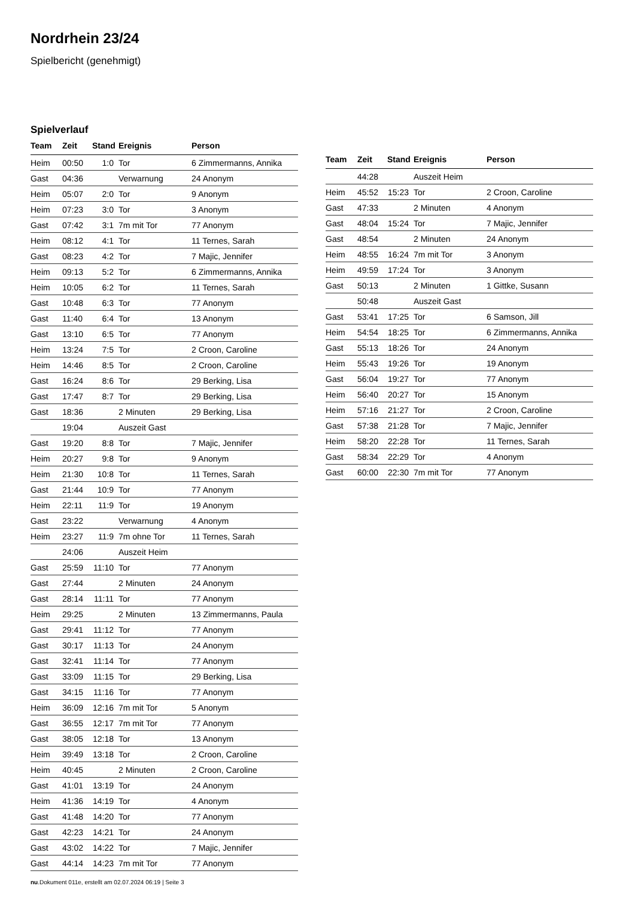Nordrhein 23/24
Spielbericht (genehmigt)
Spielverlauf
| Team | Zeit | Stand | Ereignis | Person |
| --- | --- | --- | --- | --- |
| Heim | 00:50 | 1:0 | Tor | 6 Zimmermanns, Annika |
| Gast | 04:36 | | Verwarnung | 24 Anonym |
| Heim | 05:07 | 2:0 | Tor | 9 Anonym |
| Heim | 07:23 | 3:0 | Tor | 3 Anonym |
| Gast | 07:42 | 3:1 | 7m mit Tor | 77 Anonym |
| Heim | 08:12 | 4:1 | Tor | 11 Ternes, Sarah |
| Gast | 08:23 | 4:2 | Tor | 7 Majic, Jennifer |
| Heim | 09:13 | 5:2 | Tor | 6 Zimmermanns, Annika |
| Heim | 10:05 | 6:2 | Tor | 11 Ternes, Sarah |
| Gast | 10:48 | 6:3 | Tor | 77 Anonym |
| Gast | 11:40 | 6:4 | Tor | 13 Anonym |
| Gast | 13:10 | 6:5 | Tor | 77 Anonym |
| Heim | 13:24 | 7:5 | Tor | 2 Croon, Caroline |
| Heim | 14:46 | 8:5 | Tor | 2 Croon, Caroline |
| Gast | 16:24 | 8:6 | Tor | 29 Berking, Lisa |
| Gast | 17:47 | 8:7 | Tor | 29 Berking, Lisa |
| Gast | 18:36 | | 2 Minuten | 29 Berking, Lisa |
| | 19:04 | | Auszeit Gast | |
| Gast | 19:20 | 8:8 | Tor | 7 Majic, Jennifer |
| Heim | 20:27 | 9:8 | Tor | 9 Anonym |
| Heim | 21:30 | 10:8 | Tor | 11 Ternes, Sarah |
| Gast | 21:44 | 10:9 | Tor | 77 Anonym |
| Heim | 22:11 | 11:9 | Tor | 19 Anonym |
| Gast | 23:22 | | Verwarnung | 4 Anonym |
| Heim | 23:27 | 11:9 | 7m ohne Tor | 11 Ternes, Sarah |
| | 24:06 | | Auszeit Heim | |
| Gast | 25:59 | 11:10 | Tor | 77 Anonym |
| Gast | 27:44 | | 2 Minuten | 24 Anonym |
| Gast | 28:14 | 11:11 | Tor | 77 Anonym |
| Heim | 29:25 | | 2 Minuten | 13 Zimmermanns, Paula |
| Gast | 29:41 | 11:12 | Tor | 77 Anonym |
| Gast | 30:17 | 11:13 | Tor | 24 Anonym |
| Gast | 32:41 | 11:14 | Tor | 77 Anonym |
| Gast | 33:09 | 11:15 | Tor | 29 Berking, Lisa |
| Gast | 34:15 | 11:16 | Tor | 77 Anonym |
| Heim | 36:09 | 12:16 | 7m mit Tor | 5 Anonym |
| Gast | 36:55 | 12:17 | 7m mit Tor | 77 Anonym |
| Gast | 38:05 | 12:18 | Tor | 13 Anonym |
| Heim | 39:49 | 13:18 | Tor | 2 Croon, Caroline |
| Heim | 40:45 | | 2 Minuten | 2 Croon, Caroline |
| Gast | 41:01 | 13:19 | Tor | 24 Anonym |
| Heim | 41:36 | 14:19 | Tor | 4 Anonym |
| Gast | 41:48 | 14:20 | Tor | 77 Anonym |
| Gast | 42:23 | 14:21 | Tor | 24 Anonym |
| Gast | 43:02 | 14:22 | Tor | 7 Majic, Jennifer |
| Gast | 44:14 | 14:23 | 7m mit Tor | 77 Anonym |
| Team | Zeit | Stand | Ereignis | Person |
| --- | --- | --- | --- | --- |
| | 44:28 | | Auszeit Heim | |
| Heim | 45:52 | 15:23 | Tor | 2 Croon, Caroline |
| Gast | 47:33 | | 2 Minuten | 4 Anonym |
| Gast | 48:04 | 15:24 | Tor | 7 Majic, Jennifer |
| Gast | 48:54 | | 2 Minuten | 24 Anonym |
| Heim | 48:55 | 16:24 | 7m mit Tor | 3 Anonym |
| Heim | 49:59 | 17:24 | Tor | 3 Anonym |
| Gast | 50:13 | | 2 Minuten | 1 Gittke, Susann |
| | 50:48 | | Auszeit Gast | |
| Gast | 53:41 | 17:25 | Tor | 6 Samson, Jill |
| Heim | 54:54 | 18:25 | Tor | 6 Zimmermanns, Annika |
| Gast | 55:13 | 18:26 | Tor | 24 Anonym |
| Heim | 55:43 | 19:26 | Tor | 19 Anonym |
| Gast | 56:04 | 19:27 | Tor | 77 Anonym |
| Heim | 56:40 | 20:27 | Tor | 15 Anonym |
| Heim | 57:16 | 21:27 | Tor | 2 Croon, Caroline |
| Gast | 57:38 | 21:28 | Tor | 7 Majic, Jennifer |
| Heim | 58:20 | 22:28 | Tor | 11 Ternes, Sarah |
| Gast | 58:34 | 22:29 | Tor | 4 Anonym |
| Gast | 60:00 | 22:30 | 7m mit Tor | 77 Anonym |
nu.Dokument 011e, erstellt am 02.07.2024 06:19 | Seite 3